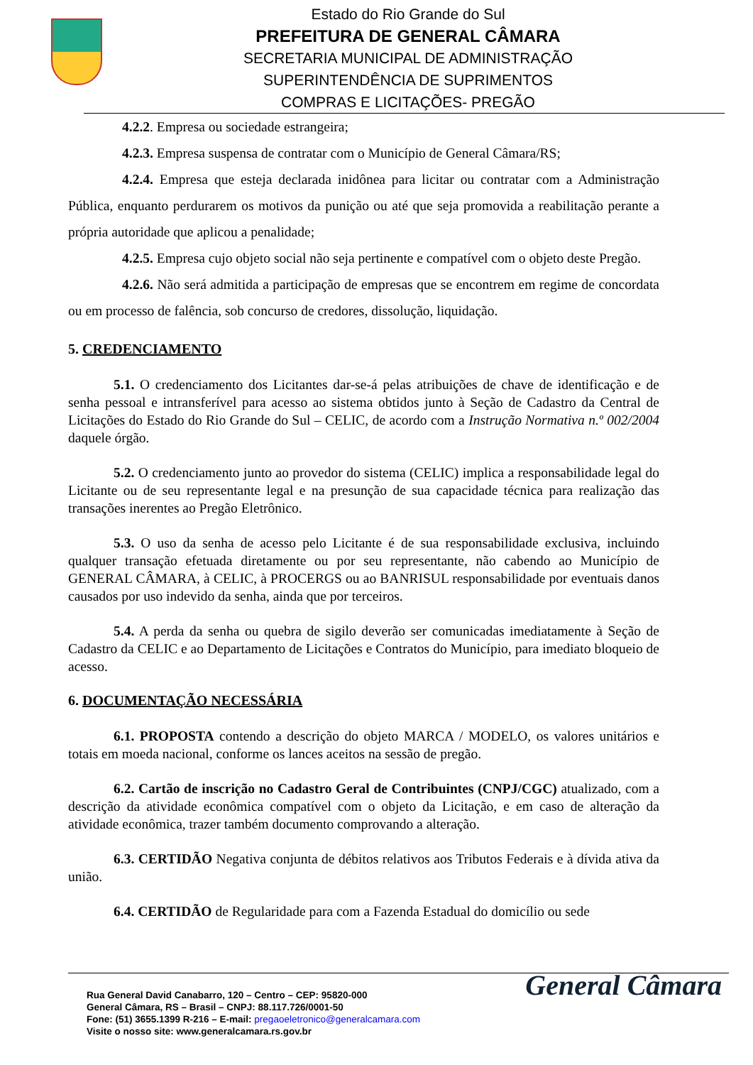Estado do Rio Grande do Sul
PREFEITURA DE GENERAL CÂMARA
SECRETARIA MUNICIPAL DE ADMINISTRAÇÃO
SUPERINTENDÊNCIA DE SUPRIMENTOS
COMPRAS E LICITAÇÕES- PREGÃO
4.2.2. Empresa ou sociedade estrangeira;
4.2.3. Empresa suspensa de contratar com o Município de General Câmara/RS;
4.2.4. Empresa que esteja declarada inidônea para licitar ou contratar com a Administração Pública, enquanto perdurarem os motivos da punição ou até que seja promovida a reabilitação perante a própria autoridade que aplicou a penalidade;
4.2.5. Empresa cujo objeto social não seja pertinente e compatível com o objeto deste Pregão.
4.2.6. Não será admitida a participação de empresas que se encontrem em regime de concordata ou em processo de falência, sob concurso de credores, dissolução, liquidação.
5. CREDENCIAMENTO
5.1. O credenciamento dos Licitantes dar-se-á pelas atribuições de chave de identificação e de senha pessoal e intransferível para acesso ao sistema obtidos junto à Seção de Cadastro da Central de Licitações do Estado do Rio Grande do Sul – CELIC, de acordo com a Instrução Normativa n.º 002/2004 daquele órgão.
5.2. O credenciamento junto ao provedor do sistema (CELIC) implica a responsabilidade legal do Licitante ou de seu representante legal e na presunção de sua capacidade técnica para realização das transações inerentes ao Pregão Eletrônico.
5.3. O uso da senha de acesso pelo Licitante é de sua responsabilidade exclusiva, incluindo qualquer transação efetuada diretamente ou por seu representante, não cabendo ao Município de GENERAL CÂMARA, à CELIC, à PROCERGS ou ao BANRISUL responsabilidade por eventuais danos causados por uso indevido da senha, ainda que por terceiros.
5.4. A perda da senha ou quebra de sigilo deverão ser comunicadas imediatamente à Seção de Cadastro da CELIC e ao Departamento de Licitações e Contratos do Município, para imediato bloqueio de acesso.
6. DOCUMENTAÇÃO NECESSÁRIA
6.1. PROPOSTA contendo a descrição do objeto MARCA / MODELO, os valores unitários e totais em moeda nacional, conforme os lances aceitos na sessão de pregão.
6.2. Cartão de inscrição no Cadastro Geral de Contribuintes (CNPJ/CGC) atualizado, com a descrição da atividade econômica compatível com o objeto da Licitação, e em caso de alteração da atividade econômica, trazer também documento comprovando a alteração.
6.3. CERTIDÃO Negativa conjunta de débitos relativos aos Tributos Federais e à dívida ativa da união.
6.4. CERTIDÃO de Regularidade para com a Fazenda Estadual do domicílio ou sede
General Câmara
Rua General David Canabarro, 120 – Centro – CEP: 95820-000
General Câmara, RS – Brasil – CNPJ: 88.117.726/0001-50
Fone: (51) 3655.1399 R-216 – E-mail: pregaoeletronico@generalcamara.com
Visite o nosso site: www.generalcamara.rs.gov.br